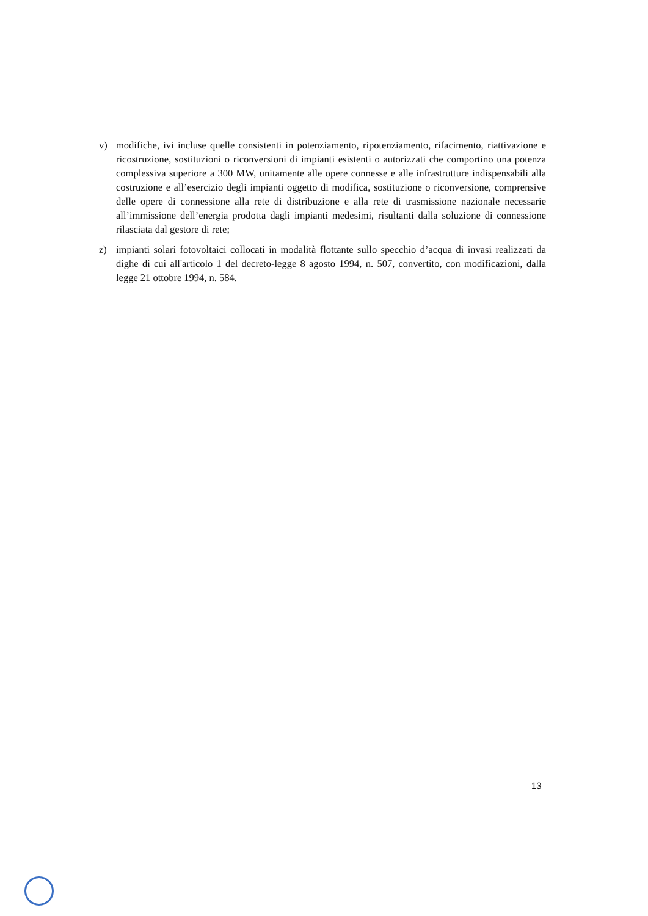v) modifiche, ivi incluse quelle consistenti in potenziamento, ripotenziamento, rifacimento, riattivazione e ricostruzione, sostituzioni o riconversioni di impianti esistenti o autorizzati che comportino una potenza complessiva superiore a 300 MW, unitamente alle opere connesse e alle infrastrutture indispensabili alla costruzione e all’esercizio degli impianti oggetto di modifica, sostituzione o riconversione, comprensive delle opere di connessione alla rete di distribuzione e alla rete di trasmissione nazionale necessarie all’immissione dell’energia prodotta dagli impianti medesimi, risultanti dalla soluzione di connessione rilasciata dal gestore di rete;
z) impianti solari fotovoltaici collocati in modalità flottante sullo specchio d’acqua di invasi realizzati da dighe di cui all'articolo 1 del decreto-legge 8 agosto 1994, n. 507, convertito, con modificazioni, dalla legge 21 ottobre 1994, n. 584.
13